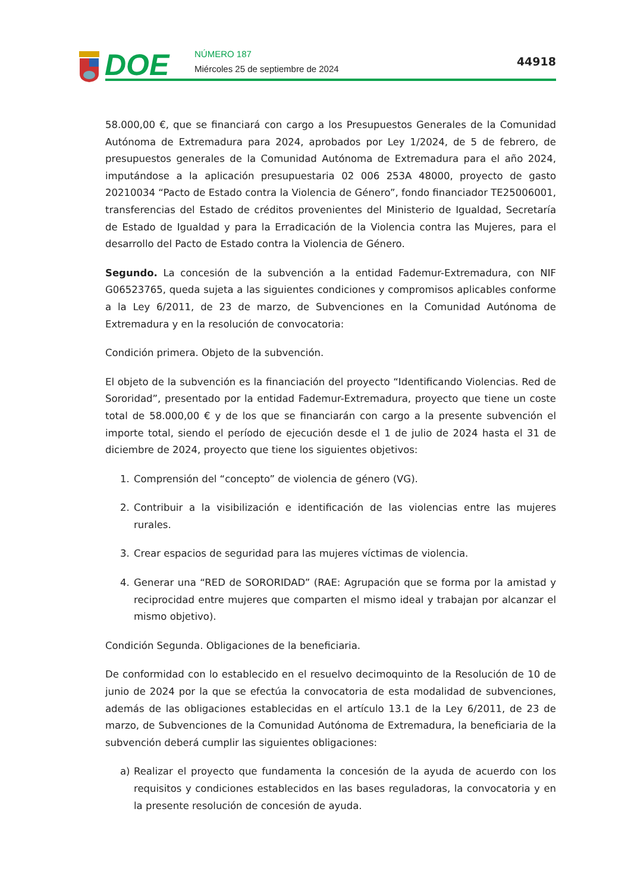DOE
NÚMERO 187
Miércoles 25 de septiembre de 2024
44918
58.000,00 €, que se financiará con cargo a los Presupuestos Generales de la Comunidad Autónoma de Extremadura para 2024, aprobados por Ley 1/2024, de 5 de febrero, de presupuestos generales de la Comunidad Autónoma de Extremadura para el año 2024, imputándose a la aplicación presupuestaria 02 006 253A 48000, proyecto de gasto 20210034 “Pacto de Estado contra la Violencia de Género”, fondo financiador TE25006001, transferencias del Estado de créditos provenientes del Ministerio de Igualdad, Secretaría de Estado de Igualdad y para la Erradicación de la Violencia contra las Mujeres, para el desarrollo del Pacto de Estado contra la Violencia de Género.
Segundo. La concesión de la subvención a la entidad Fademur-Extremadura, con NIF G06523765, queda sujeta a las siguientes condiciones y compromisos aplicables conforme a la Ley 6/2011, de 23 de marzo, de Subvenciones en la Comunidad Autónoma de Extremadura y en la resolución de convocatoria:
Condición primera. Objeto de la subvención.
El objeto de la subvención es la financiación del proyecto “Identificando Violencias. Red de Sororidad”, presentado por la entidad Fademur-Extremadura, proyecto que tiene un coste total de 58.000,00 € y de los que se financiarán con cargo a la presente subvención el importe total, siendo el período de ejecución desde el 1 de julio de 2024 hasta el 31 de diciembre de 2024, proyecto que tiene los siguientes objetivos:
1. Comprensión del “concepto” de violencia de género (VG).
2. Contribuir a la visibilización e identificación de las violencias entre las mujeres rurales.
3. Crear espacios de seguridad para las mujeres víctimas de violencia.
4. Generar una “RED de SORORIDAD” (RAE: Agrupación que se forma por la amistad y reciprocidad entre mujeres que comparten el mismo ideal y trabajan por alcanzar el mismo objetivo).
Condición Segunda. Obligaciones de la beneficiaria.
De conformidad con lo establecido en el resuelvo decimoquinto de la Resolución de 10 de junio de 2024 por la que se efectúa la convocatoria de esta modalidad de subvenciones, además de las obligaciones establecidas en el artículo 13.1 de la Ley 6/2011, de 23 de marzo, de Subvenciones de la Comunidad Autónoma de Extremadura, la beneficiaria de la subvención deberá cumplir las siguientes obligaciones:
a) Realizar el proyecto que fundamenta la concesión de la ayuda de acuerdo con los requisitos y condiciones establecidos en las bases reguladoras, la convocatoria y en la presente resolución de concesión de ayuda.